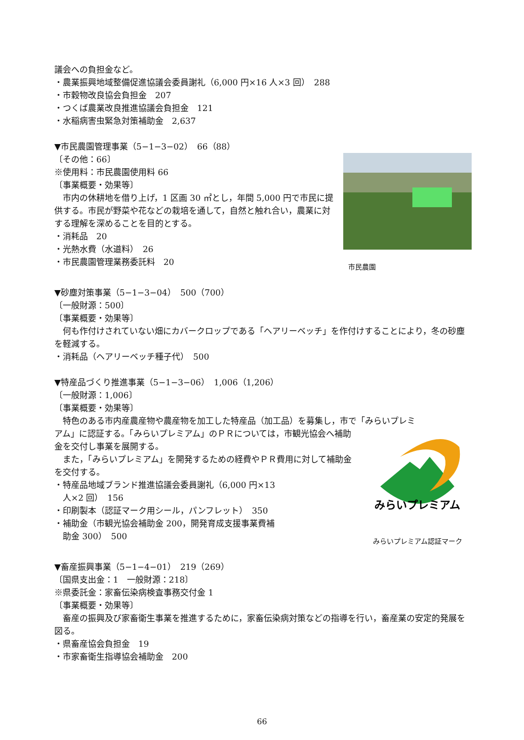議会への負担金など。
・農業振興地域整備促進協議会委員謝礼（6,000 円×16 人×3 回）　288
・市穀物改良協会負担金　207
・つくば農業改良推進協議会負担金　121
・水稲病害虫緊急対策補助金　2,637
▼市民農園管理事業（5−1−3−02）　66（88）
〔その他：66〕
※使用料：市民農園使用料 66
〔事業概要・効果等〕
市内の休耕地を借り上げ，1 区画 30 ㎡とし，年間 5,000 円で市民に提供する。市民が野菜や花などの栽培を通して，自然と触れ合い，農業に対する理解を深めることを目的とする。
・消耗品　20
・光熱水費（水道料）　26
・市民農園管理業務委託料　20
市民農園
▼砂塵対策事業（5−1−3−04）　500（700）
〔一般財源：500〕
〔事業概要・効果等〕
何も作付けされていない畑にカバークロップである「ヘアリーベッチ」を作付けすることにより，冬の砂塵を軽減する。
・消耗品（ヘアリーベッチ種子代）　500
▼特産品づくり推進事業（5−1−3−06）　1,006（1,206）
〔一般財源：1,006〕
〔事業概要・効果等〕
特色のある市内産農産物や農産物を加工した特産品（加工品）を募集し，市で「みらいプレミ
アム」に認証する。「みらいプレミアム」のＰＲについては，市観光協会へ補助金を交付し事業を展開する。
また，「みらいプレミアム」を開発するための経費やＰＲ費用に対して補助金を交付する。
・特産品地域ブランド推進協議会委員謝礼（6,000 円×13
　人×2 回）　156
・印刷製本（認証マーク用シール，パンフレット）　350
・補助金（市観光協会補助金 200，開発育成支援事業費補
　助金 300）　500
みらいプレミアム
みらいプレミアム認証マーク
▼畜産振興事業（5−1−4−01）　219（269）
〔国県支出金：1　一般財源：218〕
※県委託金：家畜伝染病検査事務交付金 1
〔事業概要・効果等〕
畜産の振興及び家畜衛生事業を推進するために，家畜伝染病対策などの指導を行い，畜産業の安定的発展を図る。
・県畜産協会負担金　19
・市家畜衛生指導協会補助金　200
66